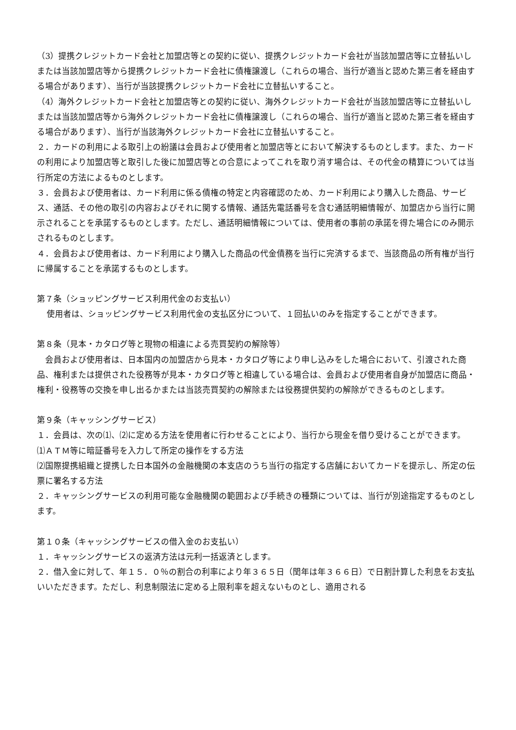（3）提携クレジットカード会社と加盟店等との契約に従い、提携クレジットカード会社が当該加盟店等に立替払いしまたは当該加盟店等から提携クレジットカード会社に債権譲渡し（これらの場合、当行が適当と認めた第三者を経由する場合があります）、当行が当該提携クレジットカード会社に立替払いすること。
（4）海外クレジットカード会社と加盟店等との契約に従い、海外クレジットカード会社が当該加盟店等に立替払いしまたは当該加盟店等から海外クレジットカード会社に債権譲渡し（これらの場合、当行が適当と認めた第三者を経由する場合があります）、当行が当該海外クレジットカード会社に立替払いすること。
２．カードの利用による取引上の紛議は会員および使用者と加盟店等とにおいて解決するものとします。また、カードの利用により加盟店等と取引した後に加盟店等との合意によってこれを取り消す場合は、その代金の精算については当行所定の方法によるものとします。
３．会員および使用者は、カード利用に係る債権の特定と内容確認のため、カード利用により購入した商品、サービス、通話、その他の取引の内容およびそれに関する情報、通話先電話番号を含む通話明細情報が、加盟店から当行に開示されることを承諾するものとします。ただし、通話明細情報については、使用者の事前の承諾を得た場合にのみ開示されるものとします。
４．会員および使用者は、カード利用により購入した商品の代金債務を当行に完済するまで、当該商品の所有権が当行に帰属することを承諾するものとします。
第７条（ショッピングサービス利用代金のお支払い）
使用者は、ショッピングサービス利用代金の支払区分について、１回払いのみを指定することができます。
第８条（見本・カタログ等と現物の相違による売買契約の解除等）
　会員および使用者は、日本国内の加盟店から見本・カタログ等により申し込みをした場合において、引渡された商品、権利または提供された役務等が見本・カタログ等と相違している場合は、会員および使用者自身が加盟店に商品・権利・役務等の交換を申し出るかまたは当該売買契約の解除または役務提供契約の解除ができるものとします。
第９条（キャッシングサービス）
１．会員は、次の⑴、⑵に定める方法を使用者に行わせることにより、当行から現金を借り受けることができます。
⑴ＡＴＭ等に暗証番号を入力して所定の操作をする方法
⑵国際提携組織と提携した日本国外の金融機関の本支店のうち当行の指定する店舗においてカードを提示し、所定の伝票に署名する方法
２．キャッシングサービスの利用可能な金融機関の範囲および手続きの種類については、当行が別途指定するものとします。
第１０条（キャッシングサービスの借入金のお支払い）
１．キャッシングサービスの返済方法は元利一括返済とします。
２．借入金に対して、年１５．０％の割合の利率により年３６５日（閏年は年３６６日）で日割計算した利息をお支払いいただきます。ただし、利息制限法に定める上限利率を超えないものとし、適用される